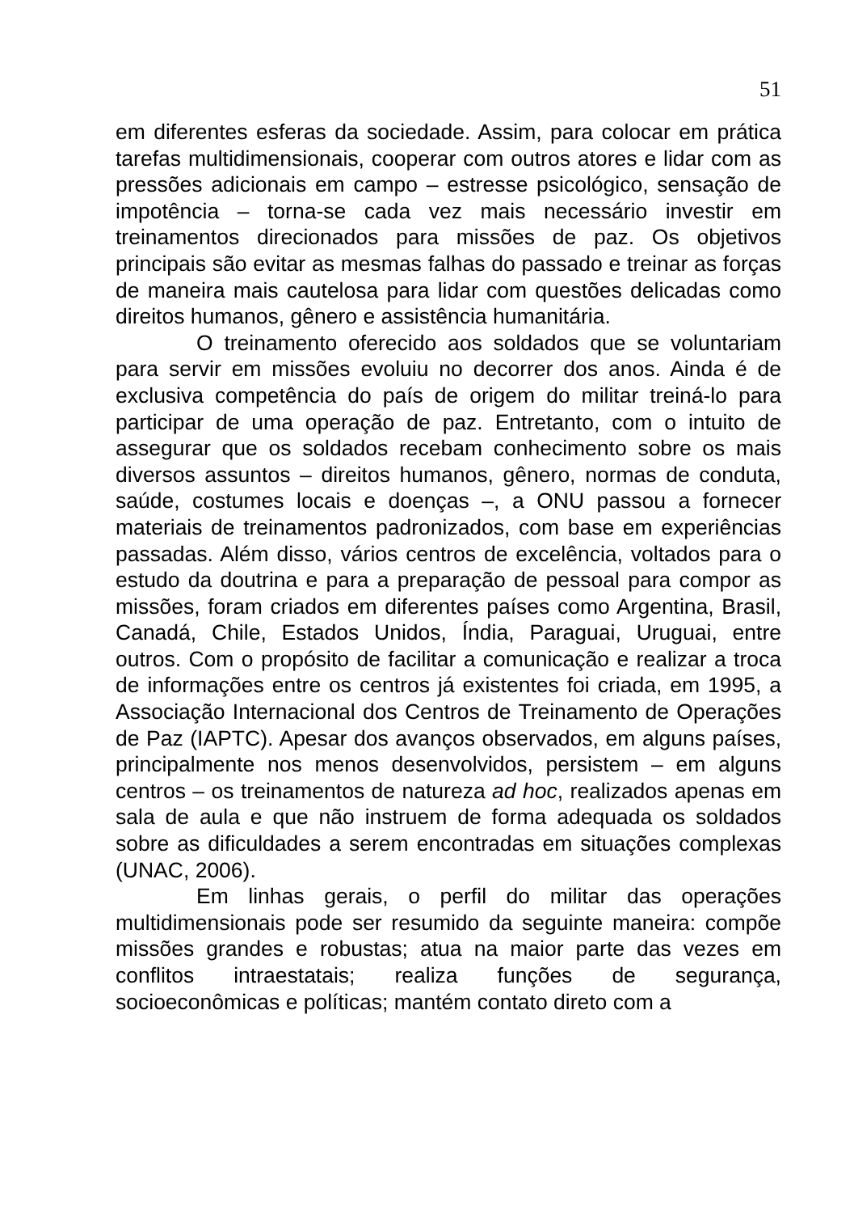51
em diferentes esferas da sociedade. Assim, para colocar em prática tarefas multidimensionais, cooperar com outros atores e lidar com as pressões adicionais em campo – estresse psicológico, sensação de impotência – torna-se cada vez mais necessário investir em treinamentos direcionados para missões de paz. Os objetivos principais são evitar as mesmas falhas do passado e treinar as forças de maneira mais cautelosa para lidar com questões delicadas como direitos humanos, gênero e assistência humanitária.
O treinamento oferecido aos soldados que se voluntariam para servir em missões evoluiu no decorrer dos anos. Ainda é de exclusiva competência do país de origem do militar treiná-lo para participar de uma operação de paz. Entretanto, com o intuito de assegurar que os soldados recebam conhecimento sobre os mais diversos assuntos – direitos humanos, gênero, normas de conduta, saúde, costumes locais e doenças –, a ONU passou a fornecer materiais de treinamentos padronizados, com base em experiências passadas. Além disso, vários centros de excelência, voltados para o estudo da doutrina e para a preparação de pessoal para compor as missões, foram criados em diferentes países como Argentina, Brasil, Canadá, Chile, Estados Unidos, Índia, Paraguai, Uruguai, entre outros. Com o propósito de facilitar a comunicação e realizar a troca de informações entre os centros já existentes foi criada, em 1995, a Associação Internacional dos Centros de Treinamento de Operações de Paz (IAPTC). Apesar dos avanços observados, em alguns países, principalmente nos menos desenvolvidos, persistem – em alguns centros – os treinamentos de natureza ad hoc, realizados apenas em sala de aula e que não instruem de forma adequada os soldados sobre as dificuldades a serem encontradas em situações complexas (UNAC, 2006).
Em linhas gerais, o perfil do militar das operações multidimensionais pode ser resumido da seguinte maneira: compõe missões grandes e robustas; atua na maior parte das vezes em conflitos intraestatais; realiza funções de segurança, socioeconômicas e políticas; mantém contato direto com a